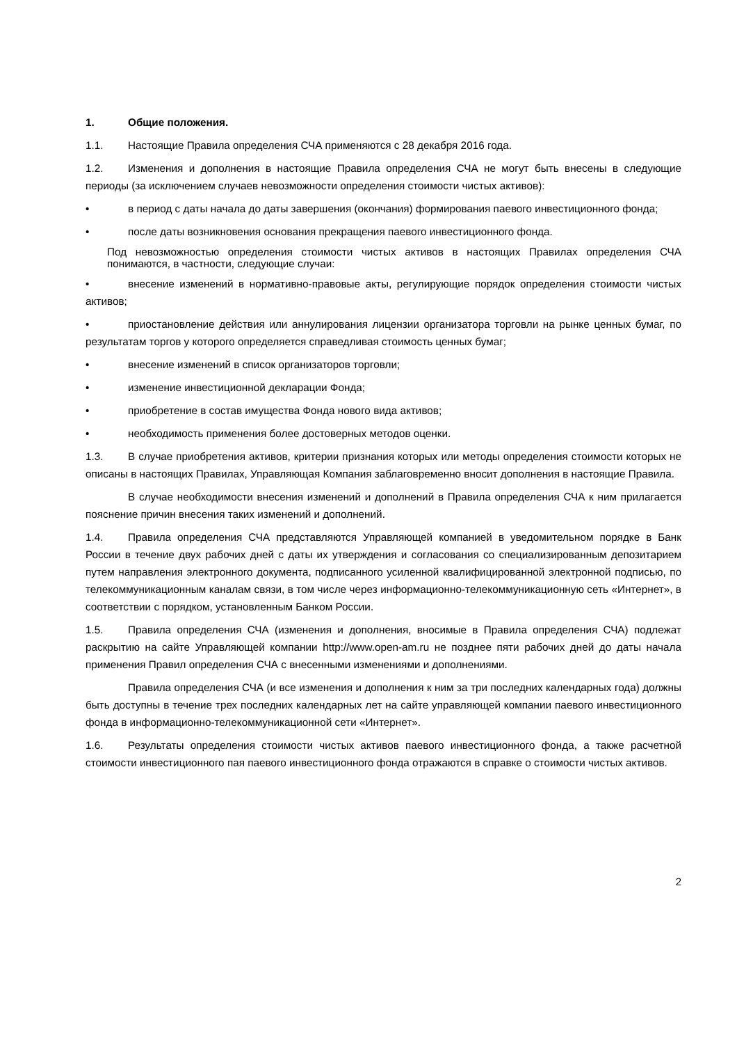1. Общие положения.
1.1. Настоящие Правила определения СЧА применяются с 28 декабря 2016 года.
1.2. Изменения и дополнения в настоящие Правила определения СЧА не могут быть внесены в следующие периоды (за исключением случаев невозможности определения стоимости чистых активов):
• в период с даты начала до даты завершения (окончания) формирования паевого инвестиционного фонда;
• после даты возникновения основания прекращения паевого инвестиционного фонда.
Под невозможностью определения стоимости чистых активов в настоящих Правилах определения СЧА понимаются, в частности, следующие случаи:
• внесение изменений в нормативно-правовые акты, регулирующие порядок определения стоимости чистых активов;
• приостановление действия или аннулирования лицензии организатора торговли на рынке ценных бумаг, по результатам торгов у которого определяется справедливая стоимость ценных бумаг;
• внесение изменений в список организаторов торговли;
• изменение инвестиционной декларации Фонда;
• приобретение в состав имущества Фонда нового вида активов;
• необходимость применения более достоверных методов оценки.
1.3. В случае приобретения активов, критерии признания которых или методы определения стоимости которых не описаны в настоящих Правилах, Управляющая Компания заблаговременно вносит дополнения в настоящие Правила.
В случае необходимости внесения изменений и дополнений в Правила определения СЧА к ним прилагается пояснение причин внесения таких изменений и дополнений.
1.4. Правила определения СЧА представляются Управляющей компанией в уведомительном порядке в Банк России в течение двух рабочих дней с даты их утверждения и согласования со специализированным депозитарием путем направления электронного документа, подписанного усиленной квалифицированной электронной подписью, по телекоммуникационным каналам связи, в том числе через информационно-телекоммуникационную сеть «Интернет», в соответствии с порядком, установленным Банком России.
1.5. Правила определения СЧА (изменения и дополнения, вносимые в Правила определения СЧА) подлежат раскрытию на сайте Управляющей компании http://www.open-am.ru не позднее пяти рабочих дней до даты начала применения Правил определения СЧА с внесенными изменениями и дополнениями.
Правила определения СЧА (и все изменения и дополнения к ним за три последних календарных года) должны быть доступны в течение трех последних календарных лет на сайте управляющей компании паевого инвестиционного фонда в информационно-телекоммуникационной сети «Интернет».
1.6. Результаты определения стоимости чистых активов паевого инвестиционного фонда, а также расчетной стоимости инвестиционного пая паевого инвестиционного фонда отражаются в справке о стоимости чистых активов.
2